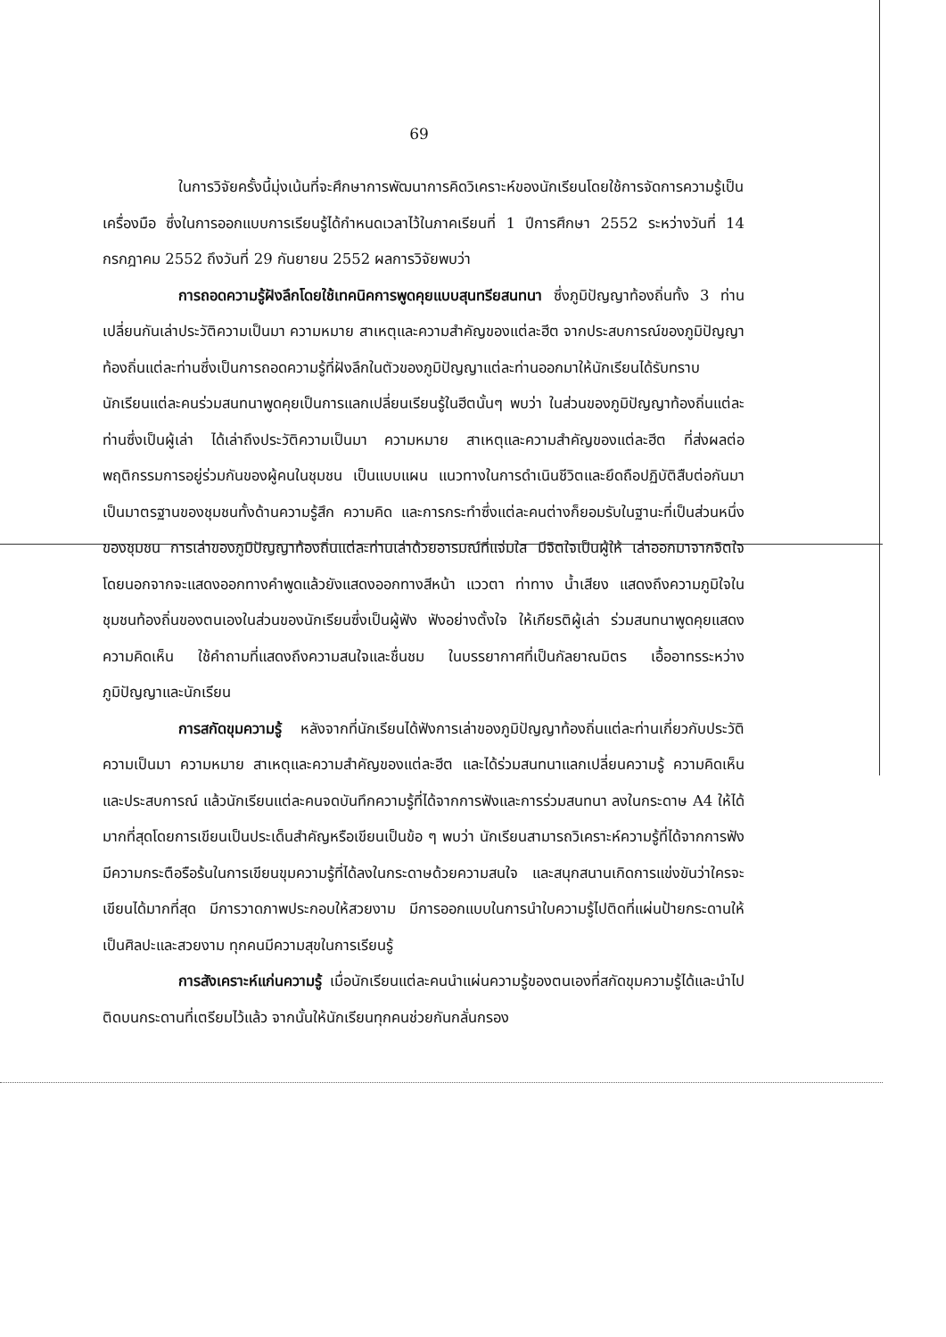69
ในการวิจัยครั้งนี้มุ่งเน้นที่จะศึกษาการพัฒนาการคิดวิเคราะห์ของนักเรียนโดยใช้การจัดการความรู้เป็นเครื่องมือ ซึ่งในการออกแบบการเรียนรู้ได้กำหนดเวลาไว้ในภาคเรียนที่ 1 ปีการศึกษา 2552 ระหว่างวันที่ 14 กรกฎาคม 2552 ถึงวันที่ 29 กันยายน 2552 ผลการวิจัยพบว่า
การถอดความรู้ฝังลึกโดยใช้เทคนิคการพูดคุยแบบสุนทรียสนทนา ซึ่งภูมิปัญญาท้องถิ่นทั้ง 3 ท่าน เปลี่ยนกันเล่าประวัติความเป็นมา ความหมาย สาเหตุและความสำคัญของแต่ละฮีต จากประสบการณ์ของภูมิปัญญาท้องถิ่นแต่ละท่านซึ่งเป็นการถอดความรู้ที่ฝังลึกในตัวของภูมิปัญญาแต่ละท่านออกมาให้นักเรียนได้รับทราบ นักเรียนแต่ละคนร่วมสนทนาพูดคุยเป็นการแลกเปลี่ยนเรียนรู้ในฮีตนั้นๆ พบว่า ในส่วนของภูมิปัญญาท้องถิ่นแต่ละท่านซึ่งเป็นผู้เล่า ได้เล่าถึงประวัติความเป็นมา ความหมาย สาเหตุและความสำคัญของแต่ละฮีต ที่ส่งผลต่อพฤติกรรมการอยู่ร่วมกันของผู้คนในชุมชน เป็นแบบแผน แนวทางในการดำเนินชีวิตและยึดถือปฏิบัติสืบต่อกันมา เป็นมาตรฐานของชุมชนทั้งด้านความรู้สึก ความคิด และการกระทำซึ่งแต่ละคนต่างก็ยอมรับในฐานะที่เป็นส่วนหนึ่งของชุมชน การเล่าของภูมิปัญญาท้องถิ่นแต่ละท่านเล่าด้วยอารมณ์ที่แจ่มใส มีจิตใจเป็นผู้ให้ เล่าออกมาจากจิตใจ โดยนอกจากจะแสดงออกทางคำพูดแล้วยังแสดงออกทางสีหน้า แววตา ท่าทาง น้ำเสียง แสดงถึงความภูมิใจในชุมชนท้องถิ่นของตนเองในส่วนของนักเรียนซึ่งเป็นผู้ฟัง ฟังอย่างตั้งใจ ให้เกียรติผู้เล่า ร่วมสนทนาพูดคุยแสดงความคิดเห็น ใช้คำถามที่แสดงถึงความสนใจและชื่นชม ในบรรยากาศที่เป็นกัลยาณมิตร เอื้ออาทรระหว่างภูมิปัญญาและนักเรียน
การสกัดขุมความรู้ หลังจากที่นักเรียนได้ฟังการเล่าของภูมิปัญญาท้องถิ่นแต่ละท่านเกี่ยวกับประวัติความเป็นมา ความหมาย สาเหตุและความสำคัญของแต่ละฮีต และได้ร่วมสนทนาแลกเปลี่ยนความรู้ ความคิดเห็นและประสบการณ์ แล้วนักเรียนแต่ละคนจดบันทึกความรู้ที่ได้จากการฟังและการร่วมสนทนา ลงในกระดาษ A4 ให้ได้มากที่สุดโดยการเขียนเป็นประเด็นสำคัญหรือเขียนเป็นข้อ ๆ พบว่า นักเรียนสามารถวิเคราะห์ความรู้ที่ได้จากการฟัง มีความกระตือรือร้นในการเขียนขุมความรู้ที่ได้ลงในกระดาษด้วยความสนใจ และสนุกสนานเกิดการแข่งขันว่าใครจะเขียนได้มากที่สุด มีการวาดภาพประกอบให้สวยงาม มีการออกแบบในการนำใบความรู้ไปติดที่แผ่นป้ายกระดานให้เป็นศิลปะและสวยงาม ทุกคนมีความสุขในการเรียนรู้
การสังเคราะห์แก่นความรู้ เมื่อนักเรียนแต่ละคนนำแผ่นความรู้ของตนเองที่สกัดขุมความรู้ได้และนำไปติดบนกระดานที่เตรียมไว้แล้ว จากนั้นให้นักเรียนทุกคนช่วยกันกลั่นกรอง